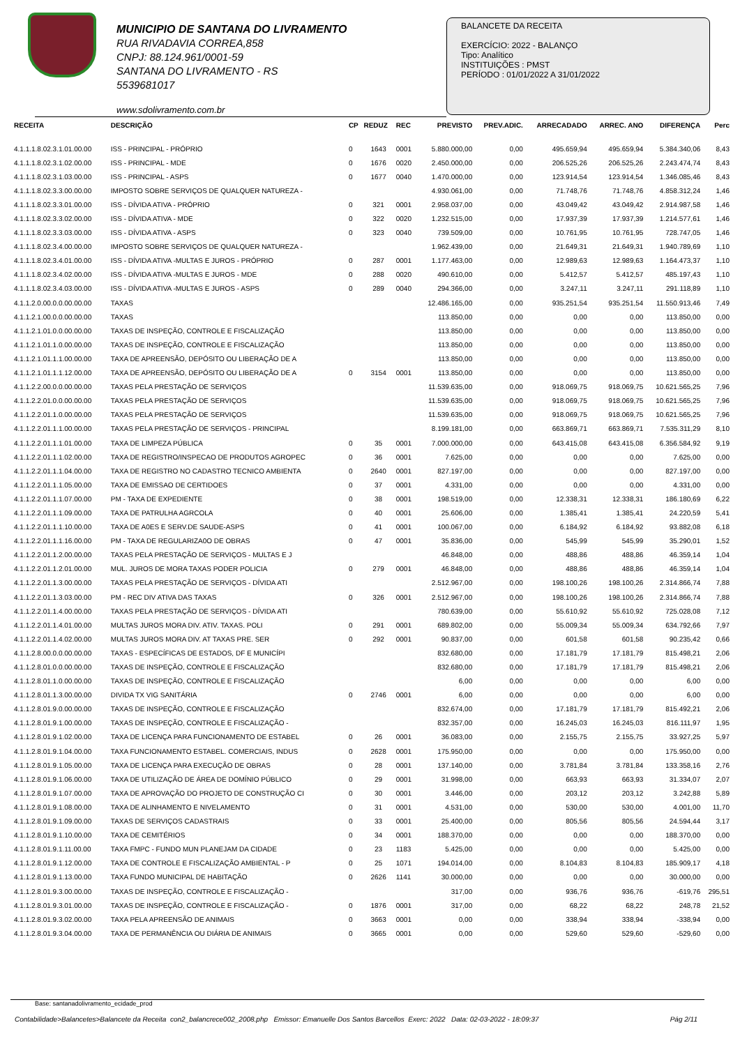MUNICIPIO DE SANTANA DO LIVRAMENTO
RUA RIVADAVIA CORREA,858
CNPJ: 88.124.961/0001-59
SANTANA DO LIVRAMENTO - RS
5539681017
www.sdolivramento.com.br
BALANCETE DA RECEITA
EXERCÍCIO: 2022 - BALANÇO
Tipo: Analítico
INSTITUIÇÕES : PMST
PERÍODO : 01/01/2022 A 31/01/2022
| RECEITA | DESCRIÇÃO | CP | REDUZ | REC | PREVISTO | PREV.ADIC. | ARRECADADO | ARREC. ANO | DIFERENÇA | Perc |
| --- | --- | --- | --- | --- | --- | --- | --- | --- | --- | --- |
| 4.1.1.1.8.02.3.1.01.00.00 | ISS - PRINCIPAL - PRÓPRIO | 0 | 1643 | 0001 | 5.880.000,00 | 0,00 | 495.659,94 | 495.659,94 | 5.384.340,06 | 8,43 |
| 4.1.1.1.8.02.3.1.02.00.00 | ISS - PRINCIPAL - MDE | 0 | 1676 | 0020 | 2.450.000,00 | 0,00 | 206.525,26 | 206.525,26 | 2.243.474,74 | 8,43 |
| 4.1.1.1.8.02.3.1.03.00.00 | ISS - PRINCIPAL - ASPS | 0 | 1677 | 0040 | 1.470.000,00 | 0,00 | 123.914,54 | 123.914,54 | 1.346.085,46 | 8,43 |
| 4.1.1.1.8.02.3.3.00.00.00 | IMPOSTO SOBRE SERVIÇOS DE QUALQUER NATUREZA - | | | | 4.930.061,00 | 0,00 | 71.748,76 | 71.748,76 | 4.858.312,24 | 1,46 |
| 4.1.1.1.8.02.3.3.01.00.00 | ISS - DÍVIDA ATIVA - PRÓPRIO | 0 | 321 | 0001 | 2.958.037,00 | 0,00 | 43.049,42 | 43.049,42 | 2.914.987,58 | 1,46 |
| 4.1.1.1.8.02.3.3.02.00.00 | ISS - DÍVIDA ATIVA - MDE | 0 | 322 | 0020 | 1.232.515,00 | 0,00 | 17.937,39 | 17.937,39 | 1.214.577,61 | 1,46 |
| 4.1.1.1.8.02.3.3.03.00.00 | ISS - DÍVIDA ATIVA - ASPS | 0 | 323 | 0040 | 739.509,00 | 0,00 | 10.761,95 | 10.761,95 | 728.747,05 | 1,46 |
| 4.1.1.1.8.02.3.4.00.00.00 | IMPOSTO SOBRE SERVIÇOS DE QUALQUER NATUREZA - | | | | 1.962.439,00 | 0,00 | 21.649,31 | 21.649,31 | 1.940.789,69 | 1,10 |
| 4.1.1.1.8.02.3.4.01.00.00 | ISS - DÍVIDA ATIVA -MULTAS E JUROS - PRÓPRIO | 0 | 287 | 0001 | 1.177.463,00 | 0,00 | 12.989,63 | 12.989,63 | 1.164.473,37 | 1,10 |
| 4.1.1.1.8.02.3.4.02.00.00 | ISS - DÍVIDA ATIVA -MULTAS E JUROS - MDE | 0 | 288 | 0020 | 490.610,00 | 0,00 | 5.412,57 | 5.412,57 | 485.197,43 | 1,10 |
| 4.1.1.1.8.02.3.4.03.00.00 | ISS - DÍVIDA ATIVA -MULTAS E JUROS - ASPS | 0 | 289 | 0040 | 294.366,00 | 0,00 | 3.247,11 | 3.247,11 | 291.118,89 | 1,10 |
| 4.1.1.2.0.00.0.0.00.00.00 | TAXAS | | | | 12.486.165,00 | 0,00 | 935.251,54 | 935.251,54 | 11.550.913,46 | 7,49 |
| 4.1.1.2.1.00.0.0.00.00.00 | TAXAS | | | | 113.850,00 | 0,00 | 0,00 | 0,00 | 113.850,00 | 0,00 |
| 4.1.1.2.1.01.0.0.00.00.00 | TAXAS DE INSPEÇÃO, CONTROLE E FISCALIZAÇÃO | | | | 113.850,00 | 0,00 | 0,00 | 0,00 | 113.850,00 | 0,00 |
| 4.1.1.2.1.01.1.0.00.00.00 | TAXAS DE INSPEÇÃO, CONTROLE E FISCALIZAÇÃO | | | | 113.850,00 | 0,00 | 0,00 | 0,00 | 113.850,00 | 0,00 |
| 4.1.1.2.1.01.1.1.00.00.00 | TAXA DE APREENSÃO, DEPÓSITO OU LIBERAÇÃO DE A | | | | 113.850,00 | 0,00 | 0,00 | 0,00 | 113.850,00 | 0,00 |
| 4.1.1.2.1.01.1.1.12.00.00 | TAXA DE APREENSÃO, DEPÓSITO OU LIBERAÇÃO DE A | 0 | 3154 | 0001 | 113.850,00 | 0,00 | 0,00 | 0,00 | 113.850,00 | 0,00 |
| 4.1.1.2.2.00.0.0.00.00.00 | TAXAS PELA PRESTAÇÃO DE SERVIÇOS | | | | 11.539.635,00 | 0,00 | 918.069,75 | 918.069,75 | 10.621.565,25 | 7,96 |
| 4.1.1.2.2.01.0.0.00.00.00 | TAXAS PELA PRESTAÇÃO DE SERVIÇOS | | | | 11.539.635,00 | 0,00 | 918.069,75 | 918.069,75 | 10.621.565,25 | 7,96 |
| 4.1.1.2.2.01.1.0.00.00.00 | TAXAS PELA PRESTAÇÃO DE SERVIÇOS | | | | 11.539.635,00 | 0,00 | 918.069,75 | 918.069,75 | 10.621.565,25 | 7,96 |
| 4.1.1.2.2.01.1.1.00.00.00 | TAXAS PELA PRESTAÇÃO DE SERVIÇOS - PRINCIPAL | | | | 8.199.181,00 | 0,00 | 663.869,71 | 663.869,71 | 7.535.311,29 | 8,10 |
| 4.1.1.2.2.01.1.1.01.00.00 | TAXA DE LIMPEZA PÚBLICA | 0 | 35 | 0001 | 7.000.000,00 | 0,00 | 643.415,08 | 643.415,08 | 6.356.584,92 | 9,19 |
| 4.1.1.2.2.01.1.1.02.00.00 | TAXA DE REGISTRO/INSPECAO DE PRODUTOS AGROPEC | 0 | 36 | 0001 | 7.625,00 | 0,00 | 0,00 | 0,00 | 7.625,00 | 0,00 |
| 4.1.1.2.2.01.1.1.04.00.00 | TAXA DE REGISTRO NO CADASTRO TECNICO AMBIENTA | 0 | 2640 | 0001 | 827.197,00 | 0,00 | 0,00 | 0,00 | 827.197,00 | 0,00 |
| 4.1.1.2.2.01.1.1.05.00.00 | TAXA DE EMISSAO DE CERTIDOES | 0 | 37 | 0001 | 4.331,00 | 0,00 | 0,00 | 0,00 | 4.331,00 | 0,00 |
| 4.1.1.2.2.01.1.1.07.00.00 | PM - TAXA DE EXPEDIENTE | 0 | 38 | 0001 | 198.519,00 | 0,00 | 12.338,31 | 12.338,31 | 186.180,69 | 6,22 |
| 4.1.1.2.2.01.1.1.09.00.00 | TAXA DE PATRULHA AGRCOLA | 0 | 40 | 0001 | 25.606,00 | 0,00 | 1.385,41 | 1.385,41 | 24.220,59 | 5,41 |
| 4.1.1.2.2.01.1.1.10.00.00 | TAXA DE A0ES E SERV.DE SAUDE-ASPS | 0 | 41 | 0001 | 100.067,00 | 0,00 | 6.184,92 | 6.184,92 | 93.882,08 | 6,18 |
| 4.1.1.2.2.01.1.1.16.00.00 | PM - TAXA DE REGULARIZA0O DE OBRAS | 0 | 47 | 0001 | 35.836,00 | 0,00 | 545,99 | 545,99 | 35.290,01 | 1,52 |
| 4.1.1.2.2.01.1.2.00.00.00 | TAXAS PELA PRESTAÇÃO DE SERVIÇOS - MULTAS E J | | | | 46.848,00 | 0,00 | 488,86 | 488,86 | 46.359,14 | 1,04 |
| 4.1.1.2.2.01.1.2.01.00.00 | MUL. JUROS DE MORA TAXAS PODER POLICIA | 0 | 279 | 0001 | 46.848,00 | 0,00 | 488,86 | 488,86 | 46.359,14 | 1,04 |
| 4.1.1.2.2.01.1.3.00.00.00 | TAXAS PELA PRESTAÇÃO DE SERVIÇOS - DÍVIDA ATI | | | | 2.512.967,00 | 0,00 | 198.100,26 | 198.100,26 | 2.314.866,74 | 7,88 |
| 4.1.1.2.2.01.1.3.03.00.00 | PM - REC DIV ATIVA DAS TAXAS | 0 | 326 | 0001 | 2.512.967,00 | 0,00 | 198.100,26 | 198.100,26 | 2.314.866,74 | 7,88 |
| 4.1.1.2.2.01.1.4.00.00.00 | TAXAS PELA PRESTAÇÃO DE SERVIÇOS - DÍVIDA ATI | | | | 780.639,00 | 0,00 | 55.610,92 | 55.610,92 | 725.028,08 | 7,12 |
| 4.1.1.2.2.01.1.4.01.00.00 | MULTAS JUROS MORA DIV. ATIV. TAXAS. POLI | 0 | 291 | 0001 | 689.802,00 | 0,00 | 55.009,34 | 55.009,34 | 634.792,66 | 7,97 |
| 4.1.1.2.2.01.1.4.02.00.00 | MULTAS JUROS MORA DIV. AT TAXAS PRE. SER | 0 | 292 | 0001 | 90.837,00 | 0,00 | 601,58 | 601,58 | 90.235,42 | 0,66 |
| 4.1.1.2.8.00.0.0.00.00.00 | TAXAS - ESPECÍFICAS DE ESTADOS, DF E MUNICÍPI | | | | 832.680,00 | 0,00 | 17.181,79 | 17.181,79 | 815.498,21 | 2,06 |
| 4.1.1.2.8.01.0.0.00.00.00 | TAXAS DE INSPEÇÃO, CONTROLE E FISCALIZAÇÃO | | | | 832.680,00 | 0,00 | 17.181,79 | 17.181,79 | 815.498,21 | 2,06 |
| 4.1.1.2.8.01.1.0.00.00.00 | TAXAS DE INSPEÇÃO, CONTROLE E FISCALIZAÇÃO | | | | 6,00 | 0,00 | 0,00 | 0,00 | 6,00 | 0,00 |
| 4.1.1.2.8.01.1.3.00.00.00 | DIVIDA TX VIG SANITÁRIA | 0 | 2746 | 0001 | 6,00 | 0,00 | 0,00 | 0,00 | 6,00 | 0,00 |
| 4.1.1.2.8.01.9.0.00.00.00 | TAXAS DE INSPEÇÃO, CONTROLE E FISCALIZAÇÃO | | | | 832.674,00 | 0,00 | 17.181,79 | 17.181,79 | 815.492,21 | 2,06 |
| 4.1.1.2.8.01.9.1.00.00.00 | TAXAS DE INSPEÇÃO, CONTROLE E FISCALIZAÇÃO - | | | | 832.357,00 | 0,00 | 16.245,03 | 16.245,03 | 816.111,97 | 1,95 |
| 4.1.1.2.8.01.9.1.02.00.00 | TAXA DE LICENÇA PARA FUNCIONAMENTO DE ESTABEL | 0 | 26 | 0001 | 36.083,00 | 0,00 | 2.155,75 | 2.155,75 | 33.927,25 | 5,97 |
| 4.1.1.2.8.01.9.1.04.00.00 | TAXA FUNCIONAMENTO ESTABEL. COMERCIAIS, INDUS | 0 | 2628 | 0001 | 175.950,00 | 0,00 | 0,00 | 0,00 | 175.950,00 | 0,00 |
| 4.1.1.2.8.01.9.1.05.00.00 | TAXA DE LICENÇA PARA EXECUÇÃO DE OBRAS | 0 | 28 | 0001 | 137.140,00 | 0,00 | 3.781,84 | 3.781,84 | 133.358,16 | 2,76 |
| 4.1.1.2.8.01.9.1.06.00.00 | TAXA DE UTILIZAÇÃO DE ÁREA DE DOMÍNIO PÚBLICO | 0 | 29 | 0001 | 31.998,00 | 0,00 | 663,93 | 663,93 | 31.334,07 | 2,07 |
| 4.1.1.2.8.01.9.1.07.00.00 | TAXA DE APROVAÇÃO DO PROJETO DE CONSTRUÇÃO CI | 0 | 30 | 0001 | 3.446,00 | 0,00 | 203,12 | 203,12 | 3.242,88 | 5,89 |
| 4.1.1.2.8.01.9.1.08.00.00 | TAXA DE ALINHAMENTO E NIVELAMENTO | 0 | 31 | 0001 | 4.531,00 | 0,00 | 530,00 | 530,00 | 4.001,00 | 11,70 |
| 4.1.1.2.8.01.9.1.09.00.00 | TAXAS DE SERVIÇOS CADASTRAIS | 0 | 33 | 0001 | 25.400,00 | 0,00 | 805,56 | 805,56 | 24.594,44 | 3,17 |
| 4.1.1.2.8.01.9.1.10.00.00 | TAXA DE CEMITÉRIOS | 0 | 34 | 0001 | 188.370,00 | 0,00 | 0,00 | 0,00 | 188.370,00 | 0,00 |
| 4.1.1.2.8.01.9.1.11.00.00 | TAXA FMPC - FUNDO MUN PLANEJAM DA CIDADE | 0 | 23 | 1183 | 5.425,00 | 0,00 | 0,00 | 0,00 | 5.425,00 | 0,00 |
| 4.1.1.2.8.01.9.1.12.00.00 | TAXA DE CONTROLE E FISCALIZAÇÃO AMBIENTAL - P | 0 | 25 | 1071 | 194.014,00 | 0,00 | 8.104,83 | 8.104,83 | 185.909,17 | 4,18 |
| 4.1.1.2.8.01.9.1.13.00.00 | TAXA FUNDO MUNICIPAL DE HABITAÇÃO | 0 | 2626 | 1141 | 30.000,00 | 0,00 | 0,00 | 0,00 | 30.000,00 | 0,00 |
| 4.1.1.2.8.01.9.3.00.00.00 | TAXAS DE INSPEÇÃO, CONTROLE E FISCALIZAÇÃO - | | | | 317,00 | 0,00 | 936,76 | 936,76 | -619,76 | 295,51 |
| 4.1.1.2.8.01.9.3.01.00.00 | TAXAS DE INSPEÇÃO, CONTROLE E FISCALIZAÇÃO - | 0 | 1876 | 0001 | 317,00 | 0,00 | 68,22 | 68,22 | 248,78 | 21,52 |
| 4.1.1.2.8.01.9.3.02.00.00 | TAXA PELA APREENSÃO DE ANIMAIS | 0 | 3663 | 0001 | 0,00 | 0,00 | 338,94 | 338,94 | -338,94 | 0,00 |
| 4.1.1.2.8.01.9.3.04.00.00 | TAXA DE PERMANÊNCIA OU DIÁRIA DE ANIMAIS | 0 | 3665 | 0001 | 0,00 | 0,00 | 529,60 | 529,60 | -529,60 | 0,00 |
Base: santanadolivramento_ecidade_prod
Contabilidade>Balancetes>Balancete da Receita con2_balancrece002_2008.php Emissor: Emanuelle Dos Santos Barcellos Exerc: 2022 Data: 02-03-2022 - 18:09:37 Pág 2/11